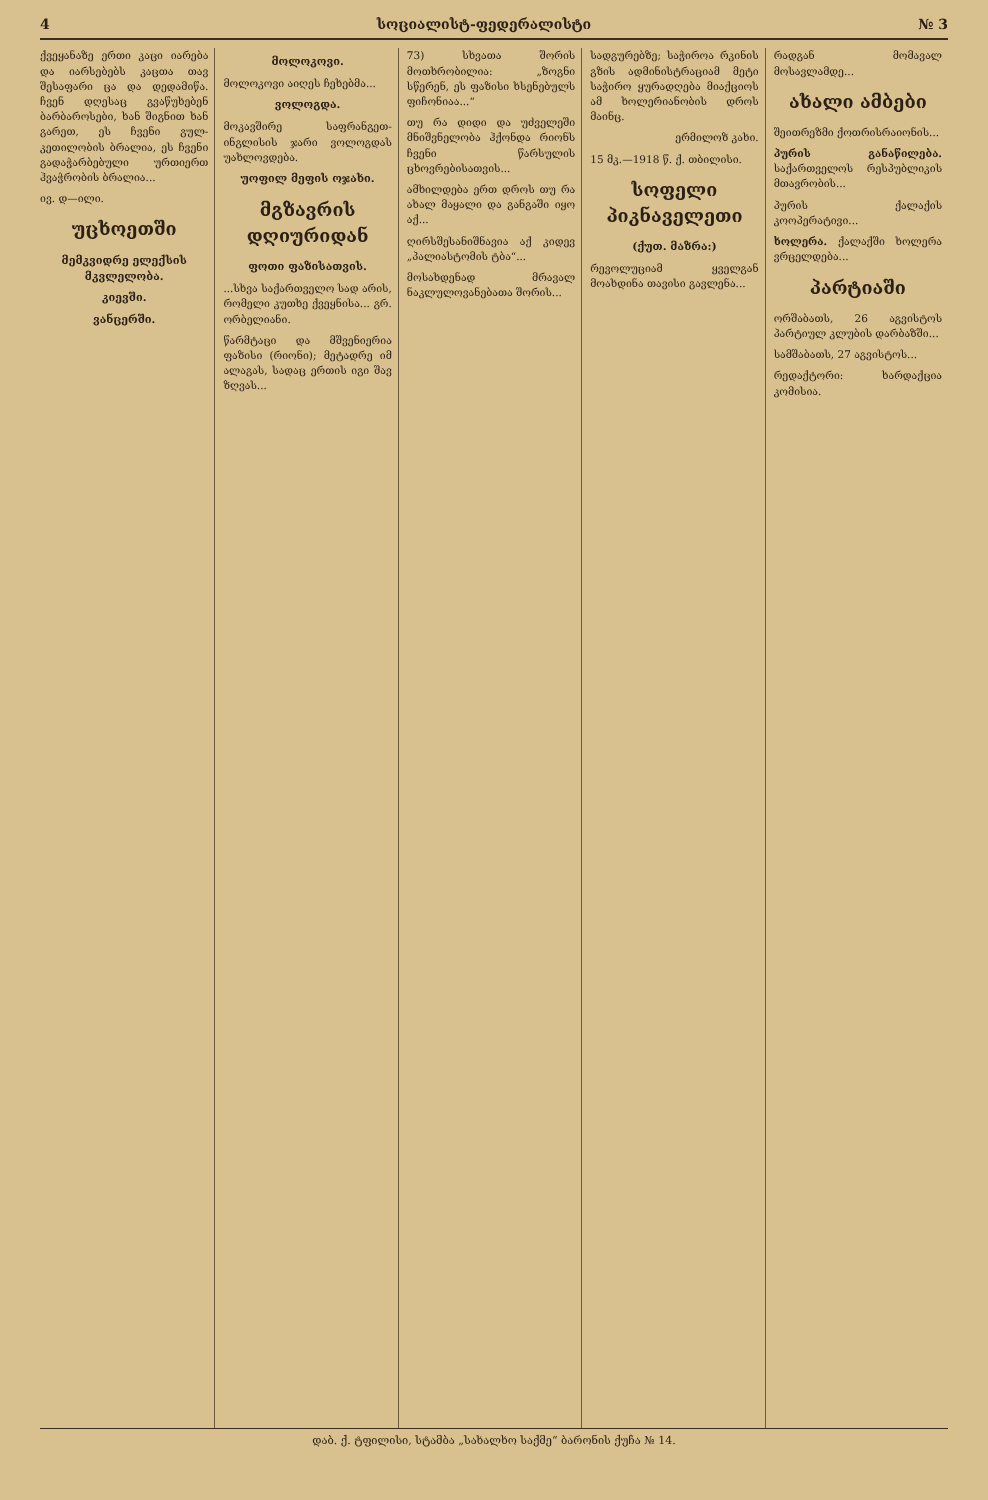4 სოციალისტ-ფედერალისტი № 3
ქვეყანაზე ერთი კაცი იარება და იარსებებს კაცთა თავ შესაფარი ცა და დედამიწა. ჩვენ დღესაც გვაწუხებენ ბარბაროსები, ხან შიგნით ხან გარეთ, ეს ჩვენი გულ-კეთილობის ბრალია, ეს ჩვენი გადაჭარბებული ურთიერთ ჰვაჭრობის ბრალია...
ივ. დ—ილი.
უცხოეთში
მემკვიდრე ელექსის მკვლელობა.
კიევში.
ვანცერში.
მოლოკოვი.
მოლოკოვი აიღეს ჩეხებმა...
ვოლოგდა.
მოკავშირე საფრანგეთ-ინგლისის ჯარი ვოლოგდას უახლოვდება.
უოფილ მეფის ოჯახი.
მგზავრის დღიურიდან
ფოთი ფაზისათვის.
...სხვა საქართველო სად არის, რომელი კუთხე ქვეყნისა... გრ. ორბელიანი.
წარმტაცი და მშვენიერია ფაზისი (რიონი); მეტადრე იმ ალაგას, სადაც ერთის იგი შავ ზღვას...
73) სხვათა შორის მოთხრობილია: „ზოგნი სწერენ, ეს ფაზისი ხსენებულს ფიჩონიაა...“
თუ რა დიდი და უძველეში მნიშვნელობა ჰქონდა რიონს ჩვენი წარსულის ცხოვრებისათვის...
ამხილდება ერთ დროს თუ რა ახალ მაყალი და განგაში იყო აქ...
ღირსშესანიშნავია აქ კიდევ „პალიასტომის ტბა“...
მოსახდენად მრავალ ნაკლულოვანებათა შორის...
სადგურებზე; საჭიროა რკინის გზის ადმინისტრაციამ მეტი საჭირო ყურადღება მიაქციოს ამ ხოლერიანობის დროს მაინც.
ერმილოზ კახი.
15 მკ.—1918 წ. ქ. თბილისი.
სოფელი პიკნაველეთი
(ქუთ. მაზრა:)
რევოლუციამ ყველგან მოახდინა თავისი გავლენა...
რადგან მომავალ მოსავლამდე...
ახალი ამბები
შეითრეზმი ქოთრისრაიონის...
პურის განაწილება. საქართველოს რესპუბლიკის მთავრობის...
პურის ქალაქის კოოპერატივი...
ხოლერა. ქალაქში ხოლერა ვრცელდება...
პარტიაში
ორშაბათს, 26 აგვისტოს პარტიულ კლუბის დარბაზში...
სამშაბათს, 27 აგვისტოს...
რედაქტორი: ხარდაქცია კომისია.
დაბ. ქ. ტფილისი, სტამბა „სახალხო საქმე“ ბარონის ქუჩა № 14.